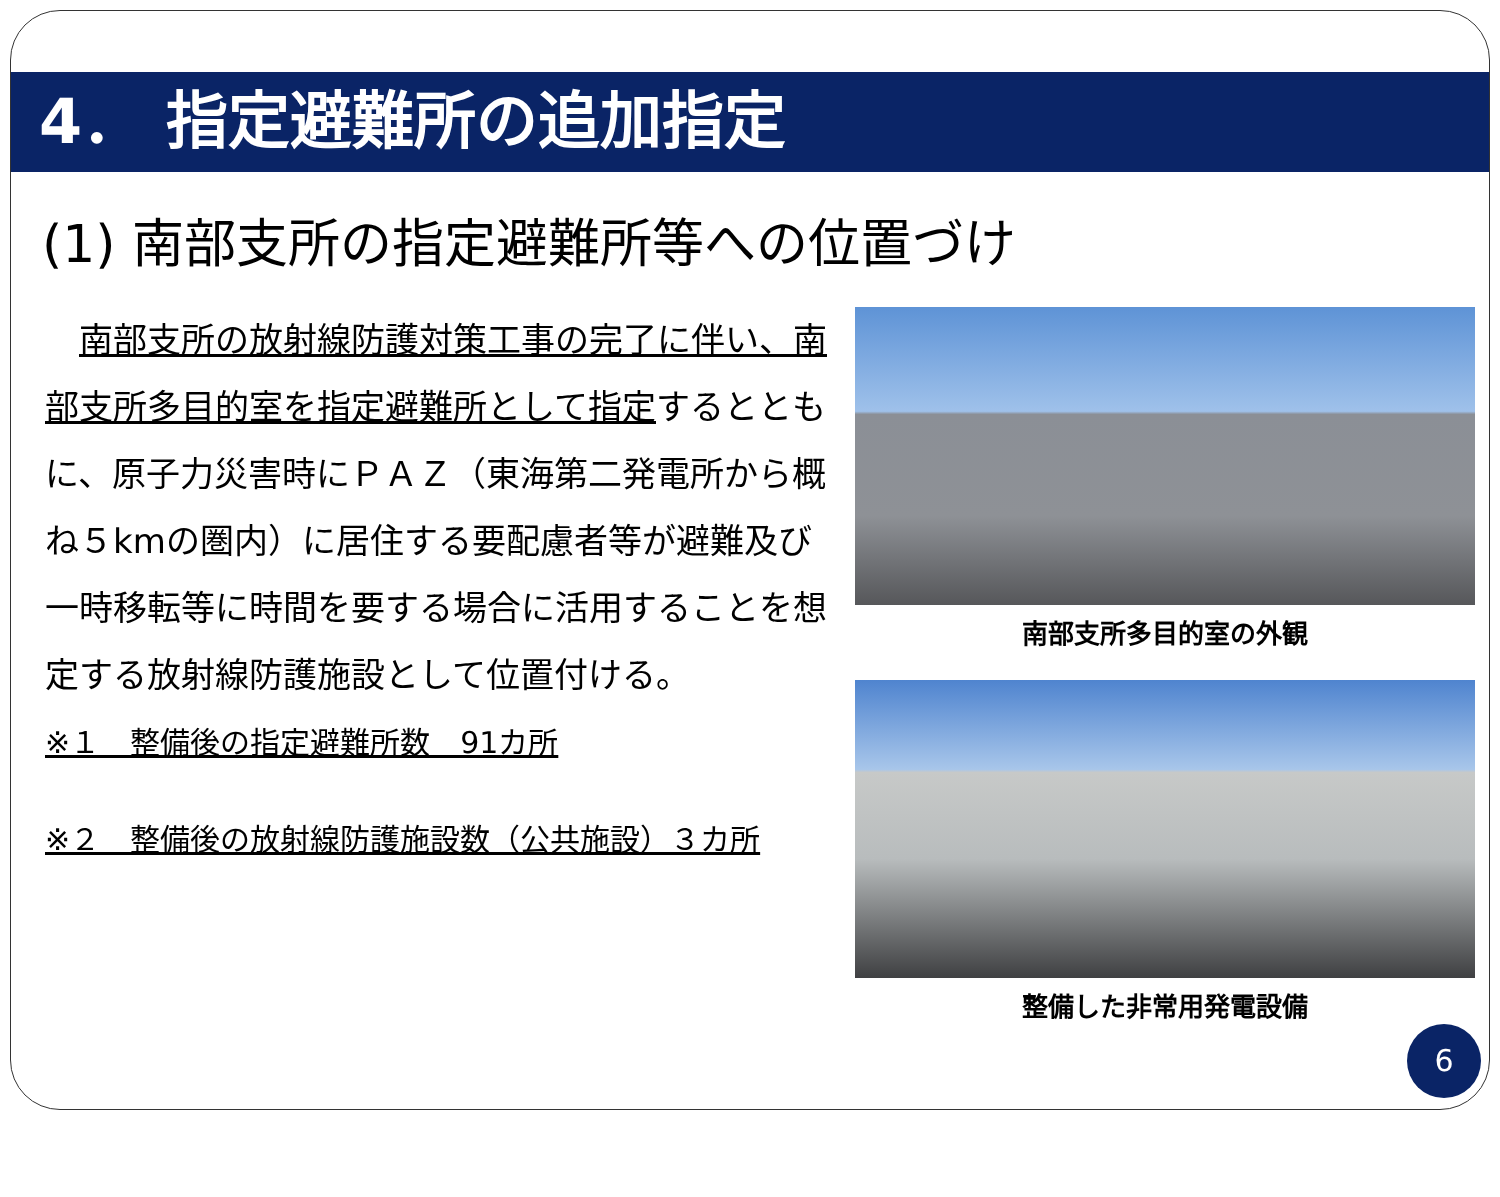4． 指定避難所の追加指定
(1) 南部支所の指定避難所等への位置づけ
　南部支所の放射線防護対策工事の完了に伴い、南部支所多目的室を指定避難所として指定するとともに、原子力災害時にＰＡＺ（東海第二発電所から概ね５kmの圏内）に居住する要配慮者等が避難及び一時移転等に時間を要する場合に活用することを想定する放射線防護施設として位置付ける。
※１　整備後の指定避難所数　91カ所
※２　整備後の放射線防護施設数（公共施設）３カ所
南部支所多目的室の外観
整備した非常用発電設備
6